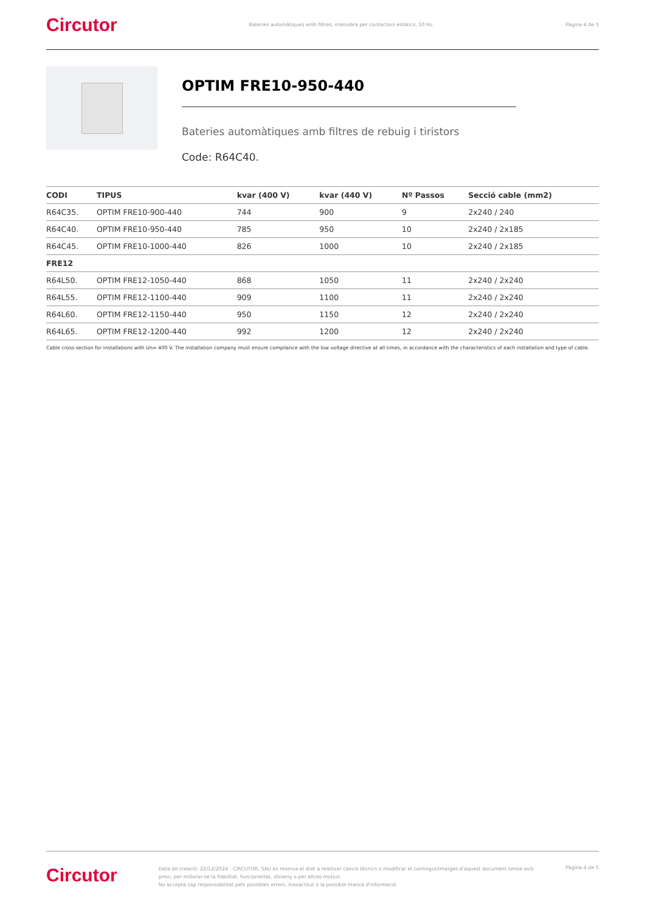Circutor Bateries automàtiques amb filtres, maniobra per contactors estàtics, 50 Hz. Pàgina 4 de 5
OPTIM FRE10-950-440
Bateries automàtiques amb filtres de rebuig i tiristors
Code: R64C40.
| CODI | TIPUS | kvar (400 V) | kvar (440 V) | Nº Passos | Secció cable (mm2) |
| --- | --- | --- | --- | --- | --- |
| R64C35. | OPTIM FRE10-900-440 | 744 | 900 | 9 | 2x240 / 240 |
| R64C40. | OPTIM FRE10-950-440 | 785 | 950 | 10 | 2x240 / 2x185 |
| R64C45. | OPTIM FRE10-1000-440 | 826 | 1000 | 10 | 2x240 / 2x185 |
| FRE12 | | | | | |
| R64L50. | OPTIM FRE12-1050-440 | 868 | 1050 | 11 | 2x240 / 2x240 |
| R64L55. | OPTIM FRE12-1100-440 | 909 | 1100 | 11 | 2x240 / 2x240 |
| R64L60. | OPTIM FRE12-1150-440 | 950 | 1150 | 12 | 2x240 / 2x240 |
| R64L65. | OPTIM FRE12-1200-440 | 992 | 1200 | 12 | 2x240 / 2x240 |
Cable cross-section for installations with Un= 400 V. The installation company must ensure compliance with the low voltage directive at all times, in accordance with the characteristics of each installation and type of cable.
Circutor
Data de creació: 22/12/2024 - CIRCUTOR, SAU es reserva el dret a realitzar canvis tècnics o modificar el contingut/imatges d'aquest document sense avís previ, per millorar-ne la fiabilitat, funcionalitat, disseny o per altras motius.
No accepta cap responsabilitat pels possibles errors, inexactitut o la possible manca d'informació.
Pàgina 4 de 5